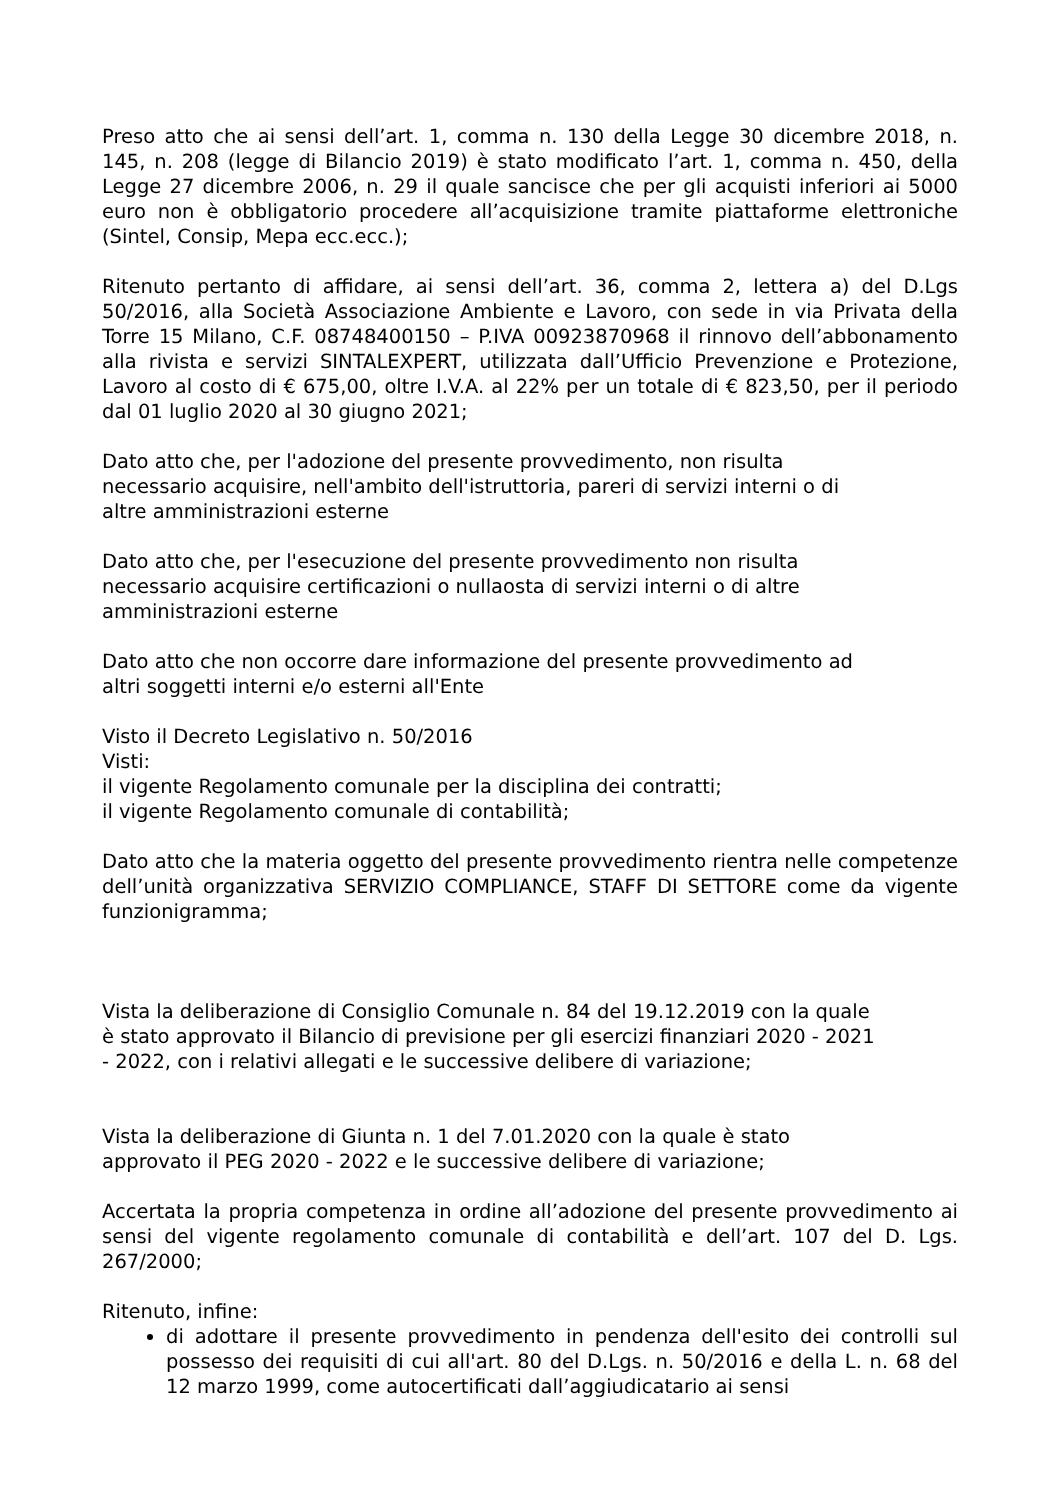Preso atto che ai sensi dell’art. 1, comma n. 130 della Legge 30 dicembre 2018, n. 145, n. 208 (legge di Bilancio 2019) è stato modificato l’art. 1, comma n. 450, della Legge 27 dicembre 2006, n. 29 il quale sancisce che per gli acquisti inferiori ai 5000 euro non è obbligatorio procedere all’acquisizione tramite piattaforme elettroniche (Sintel, Consip, Mepa ecc.ecc.);
Ritenuto pertanto di affidare, ai sensi dell’art. 36, comma 2, lettera a) del D.Lgs 50/2016, alla Società Associazione Ambiente e Lavoro, con sede in via Privata della Torre 15 Milano, C.F. 08748400150 – P.IVA 00923870968 il rinnovo dell’abbonamento alla rivista e servizi SINTALEXPERT, utilizzata dall’Ufficio Prevenzione e Protezione, Lavoro al costo di € 675,00, oltre I.V.A. al 22% per un totale di € 823,50, per il periodo dal 01 luglio 2020 al 30 giugno 2021;
Dato atto che, per l'adozione del presente provvedimento, non risulta
necessario acquisire, nell'ambito dell'istruttoria, pareri di servizi interni o di
altre amministrazioni esterne
Dato atto che, per l'esecuzione del presente provvedimento non risulta
necessario acquisire certificazioni o nullaosta di servizi interni o di altre
amministrazioni esterne
Dato atto che non occorre dare informazione del presente provvedimento ad
altri soggetti interni e/o esterni all'Ente
Visto il Decreto Legislativo n. 50/2016
Visti:
il vigente Regolamento comunale per la disciplina dei contratti;
il vigente Regolamento comunale di contabilità;
Dato atto che la materia oggetto del presente provvedimento rientra nelle competenze dell’unità organizzativa SERVIZIO COMPLIANCE, STAFF DI SETTORE come da vigente funzionigramma;
Vista la deliberazione di Consiglio Comunale n. 84 del 19.12.2019 con la quale
è stato approvato il Bilancio di previsione per gli esercizi finanziari 2020 - 2021
- 2022, con i relativi allegati e le successive delibere di variazione;
Vista la deliberazione di Giunta n. 1 del 7.01.2020 con la quale è stato
approvato il PEG 2020 - 2022 e le successive delibere di variazione;
Accertata la propria competenza in ordine all’adozione del presente provvedimento ai sensi del vigente regolamento comunale di contabilità e dell’art. 107 del D. Lgs. 267/2000;
Ritenuto, infine:
di adottare il presente provvedimento in pendenza dell'esito dei controlli sul possesso dei requisiti di cui all'art. 80 del D.Lgs. n. 50/2016 e della L. n. 68 del 12 marzo 1999, come autocertificati dall’aggiudicatario ai sensi